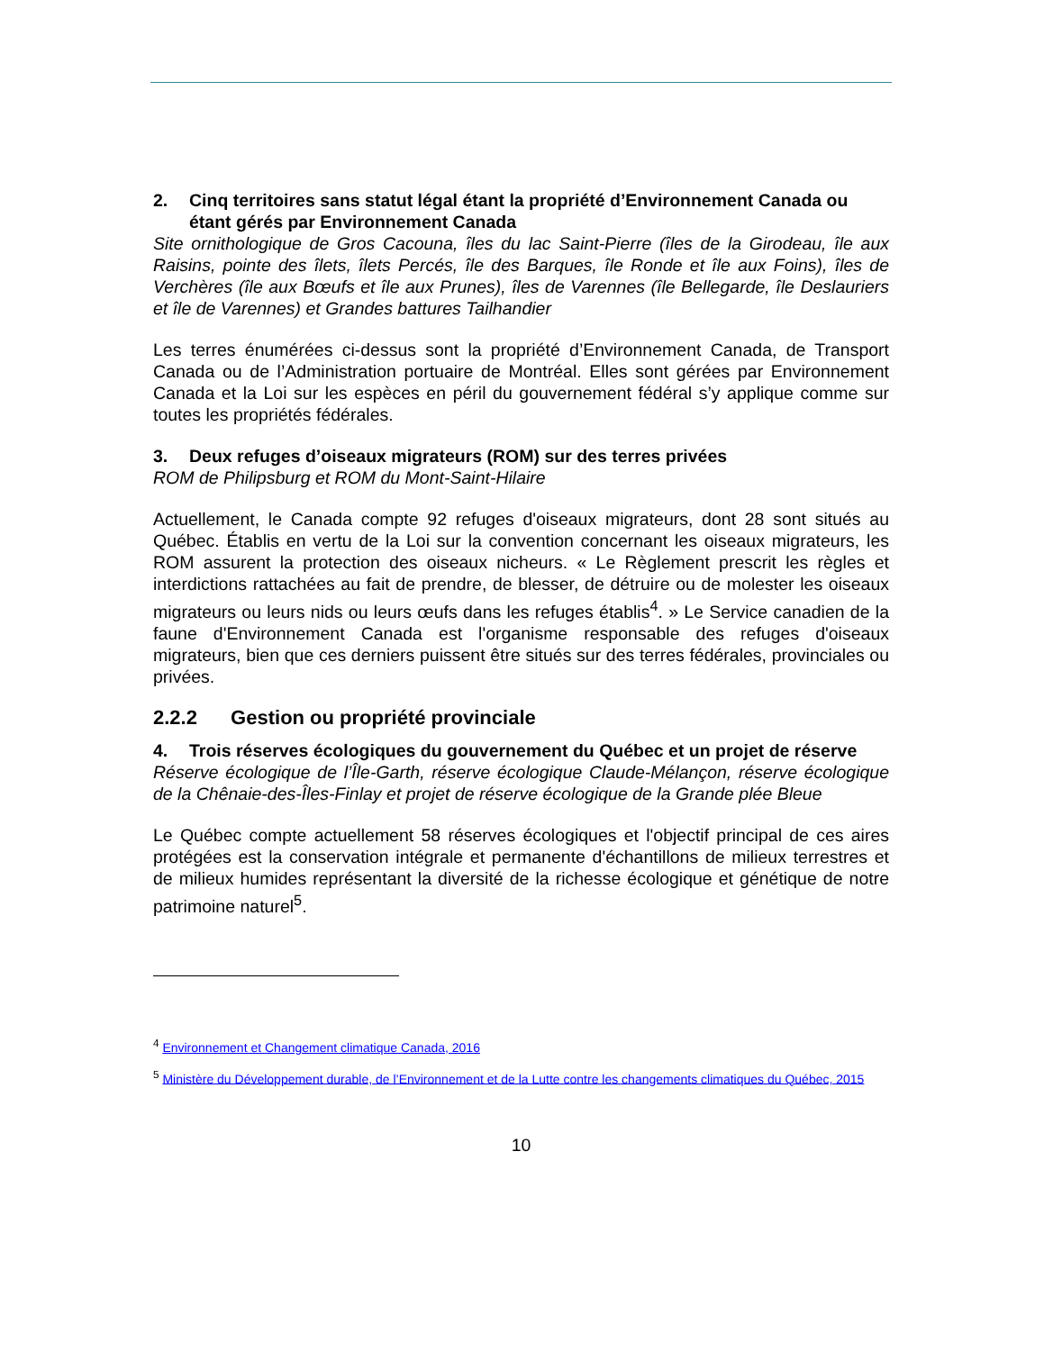2. Cinq territoires sans statut légal étant la propriété d’Environnement Canada ou étant gérés par Environnement Canada
Site ornithologique de Gros Cacouna, îles du lac Saint-Pierre (îles de la Girodeau, île aux Raisins, pointe des îlets, îlets Percés, île des Barques, île Ronde et île aux Foins), îles de Verchères (île aux Bœufs et île aux Prunes), îles de Varennes (île Bellegarde, île Deslauriers et île de Varennes) et Grandes battures Tailhandier
Les terres énumérées ci-dessus sont la propriété d’Environnement Canada, de Transport Canada ou de l’Administration portuaire de Montréal. Elles sont gérées par Environnement Canada et la Loi sur les espèces en péril du gouvernement fédéral s’y applique comme sur toutes les propriétés fédérales.
3. Deux refuges d’oiseaux migrateurs (ROM) sur des terres privées
ROM de Philipsburg et ROM du Mont-Saint-Hilaire
Actuellement, le Canada compte 92 refuges d'oiseaux migrateurs, dont 28 sont situés au Québec. Établis en vertu de la Loi sur la convention concernant les oiseaux migrateurs, les ROM assurent la protection des oiseaux nicheurs. « Le Règlement prescrit les règles et interdictions rattachées au fait de prendre, de blesser, de détruire ou de molester les oiseaux migrateurs ou leurs nids ou leurs œufs dans les refuges établis<sup>4</sup>. » Le Service canadien de la faune d'Environnement Canada est l'organisme responsable des refuges d'oiseaux migrateurs, bien que ces derniers puissent être situés sur des terres fédérales, provinciales ou privées.
2.2.2 Gestion ou propriété provinciale
4. Trois réserves écologiques du gouvernement du Québec et un projet de réserve
Réserve écologique de l’Île-Garth, réserve écologique Claude-Mélançon, réserve écologique de la Chênaie-des-Îles-Finlay et projet de réserve écologique de la Grande plée Bleue
Le Québec compte actuellement 58 réserves écologiques et l'objectif principal de ces aires protégées est la conservation intégrale et permanente d'échantillons de milieux terrestres et de milieux humides représentant la diversité de la richesse écologique et génétique de notre patrimoine naturel<sup>5</sup>.
<sup>4</sup> Environnement et Changement climatique Canada, 2016
<sup>5</sup> Ministère du Développement durable, de l’Environnement et de la Lutte contre les changements climatiques du Québec, 2015
10